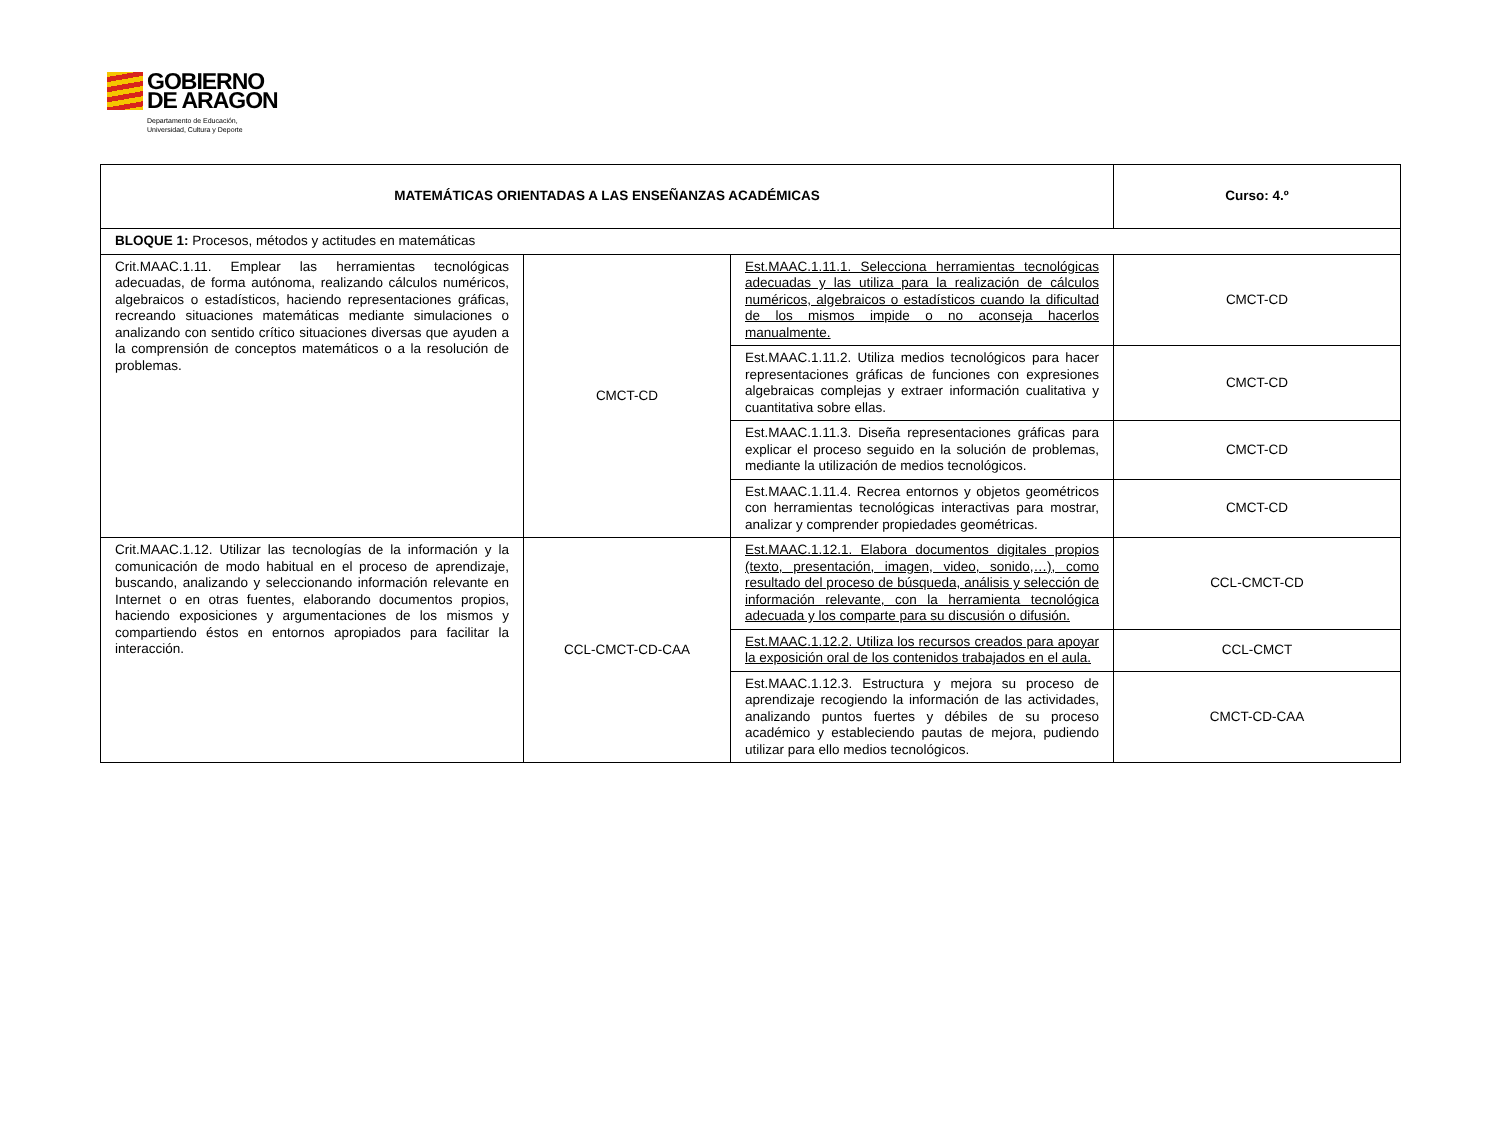GOBIERNO
DE ARAGON
Departamento de Educación,
Universidad, Cultura y Deporte
| MATEMÁTICAS ORIENTADAS A LAS ENSEÑANZAS ACADÉMICAS | | | Curso: 4.º |
| BLOQUE 1: Procesos, métodos y actitudes en matemáticas | | | |
| Crit.MAAC.1.11. Emplear las herramientas tecnológicas adecuadas, de forma autónoma, realizando cálculos numéricos, algebraicos o estadísticos, haciendo representaciones gráficas, recreando situaciones matemáticas mediante simulaciones o analizando con sentido crítico situaciones diversas que ayuden a la comprensión de conceptos matemáticos o a la resolución de problemas. | CMCT-CD | Est.MAAC.1.11.1. Selecciona herramientas tecnológicas adecuadas y las utiliza para la realización de cálculos numéricos, algebraicos o estadísticos cuando la dificultad de los mismos impide o no aconseja hacerlos manualmente. | CMCT-CD |
| | | Est.MAAC.1.11.2. Utiliza medios tecnológicos para hacer representaciones gráficas de funciones con expresiones algebraicas complejas y extraer información cualitativa y cuantitativa sobre ellas. | CMCT-CD |
| | | Est.MAAC.1.11.3. Diseña representaciones gráficas para explicar el proceso seguido en la solución de problemas, mediante la utilización de medios tecnológicos. | CMCT-CD |
| | | Est.MAAC.1.11.4. Recrea entornos y objetos geométricos con herramientas tecnológicas interactivas para mostrar, analizar y comprender propiedades geométricas. | CMCT-CD |
| Crit.MAAC.1.12. Utilizar las tecnologías de la información y la comunicación de modo habitual en el proceso de aprendizaje, buscando, analizando y seleccionando información relevante en Internet o en otras fuentes, elaborando documentos propios, haciendo exposiciones y argumentaciones de los mismos y compartiendo éstos en entornos apropiados para facilitar la interacción. | CCL-CMCT-CD-CAA | Est.MAAC.1.12.1. Elabora documentos digitales propios (texto, presentación, imagen, video, sonido,…), como resultado del proceso de búsqueda, análisis y selección de información relevante, con la herramienta tecnológica adecuada y los comparte para su discusión o difusión. | CCL-CMCT-CD |
| | | Est.MAAC.1.12.2. Utiliza los recursos creados para apoyar la exposición oral de los contenidos trabajados en el aula. | CCL-CMCT |
| | | Est.MAAC.1.12.3. Estructura y mejora su proceso de aprendizaje recogiendo la información de las actividades, analizando puntos fuertes y débiles de su proceso académico y estableciendo pautas de mejora, pudiendo utilizar para ello medios tecnológicos. | CMCT-CD-CAA |